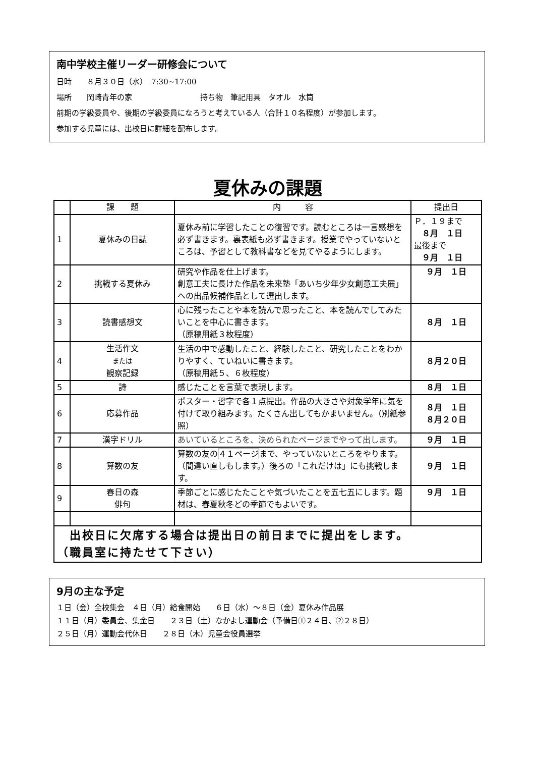南中学校主催リーダー研修会について
日時　　８月３０日（水）　7:30~17:00
場所　　岡崎青年の家　　　　　　　　　持ち物　筆記用具　タオル　水筒
前期の学級委員や、後期の学級委員になろうと考えている人（合計１０名程度）が参加します。
参加する児童には、出校日に詳細を配布します。
夏休みの課題
| | 課 題 | 内 容 | 提出日 |
| --- | --- | --- | --- |
| 1 | 夏休みの日誌 | 夏休み前に学習したことの復習です。読むところは一言感想を必ず書きます。裏表紙も必ず書きます。授業でやっていないところは、予習として教科書などを見てやるようにします。 | Ｐ．１９まで ８月 １日 最後まで ９月 １日 |
| 2 | 挑戦する夏休み | 研究や作品を仕上げます。 創意工夫に長けた作品を未来塾「あいち少年少女創意工夫展」への出品候補作品として選出します。 | ９月 １日 |
| 3 | 読書感想文 | 心に残ったことや本を読んで思ったこと、本を読んでしてみたいことを中心に書きます。 （原稿用紙３枚程度） | ８月 １日 |
| 4 | 生活作文 または 観察記録 | 生活の中で感動したこと、経験したこと、研究したことをわかりやすく、ていねいに書きます。 （原稿用紙５、６枚程度） | ８月２０日 |
| 5 | 詩 | 感じたことを言葉で表現します。 | ８月 １日 |
| 6 | 応募作品 | ポスター・習字で各１点提出。作品の大きさや対象学年に気を付けて取り組みます。たくさん出してもかまいません。（別紙参照） | ８月 １日 ８月２０日 |
| 7 | 漢字ドリル | あいているところを、決められたページまでやって出します。 | ９月 １日 |
| 8 | 算数の友 | 算数の友の ４１ページ まで、やっていないところをやります。（間違い直しもします。）後ろの「これだけは」にも挑戦します。 | ９月 １日 |
| 9 | 春日の森 俳句 | 季節ごとに感じたたことや気づいたことを五七五にします。題材は、春夏秋冬どの季節でもよいです。 | ９月 １日 |
| 出校日に欠席する場合は提出日の前日までに提出をします。 （職員室に持たせて下さい） | | | |
9月の主な予定
１日（金）全校集会　４日（月）給食開始　　６日（水）～８日（金）夏休み作品展
１１日（月）委員会、集金日　　２３日（土）なかよし運動会（予備日①２４日、②２８日）
２５日（月）運動会代休日　　２８日（木）児童会役員選挙